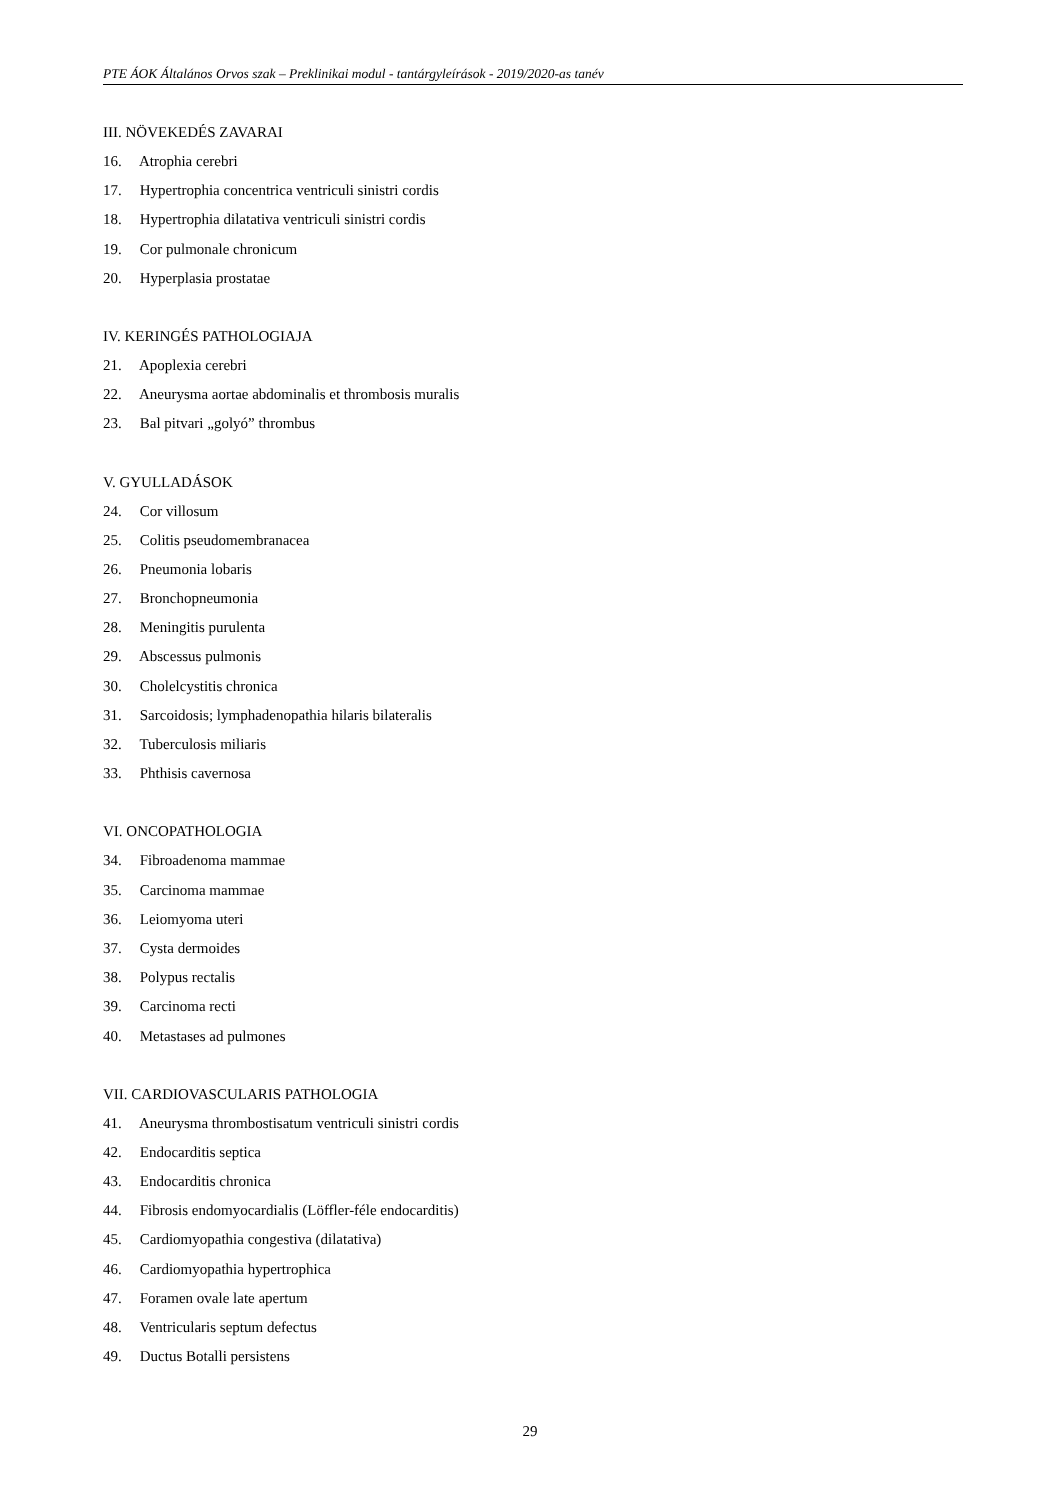PTE ÁOK Általános Orvos szak – Preklinikai modul - tantárgyleírások - 2019/2020-as tanév
III. NÖVEKEDÉS ZAVARAI
16. Atrophia cerebri
17. Hypertrophia concentrica ventriculi sinistri cordis
18. Hypertrophia dilatativa ventriculi sinistri cordis
19. Cor pulmonale chronicum
20. Hyperplasia prostatae
IV. KERINGÉS PATHOLOGIAJA
21. Apoplexia cerebri
22. Aneurysma aortae abdominalis et thrombosis muralis
23. Bal pitvari „golyó” thrombus
V. GYULLADÁSOK
24. Cor villosum
25. Colitis pseudomembranacea
26. Pneumonia lobaris
27. Bronchopneumonia
28. Meningitis purulenta
29. Abscessus pulmonis
30. Cholelcystitis chronica
31. Sarcoidosis; lymphadenopathia hilaris bilateralis
32. Tuberculosis miliaris
33. Phthisis cavernosa
VI. ONCOPATHOLOGIA
34. Fibroadenoma mammae
35. Carcinoma mammae
36. Leiomyoma uteri
37. Cysta dermoides
38. Polypus rectalis
39. Carcinoma recti
40. Metastases ad pulmones
VII. CARDIOVASCULARIS PATHOLOGIA
41. Aneurysma thrombostisatum ventriculi sinistri cordis
42. Endocarditis septica
43. Endocarditis chronica
44. Fibrosis endomyocardialis (Löffler-féle endocarditis)
45. Cardiomyopathia congestiva (dilatativa)
46. Cardiomyopathia hypertrophica
47. Foramen ovale late apertum
48. Ventricularis septum defectus
49. Ductus Botalli persistens
29